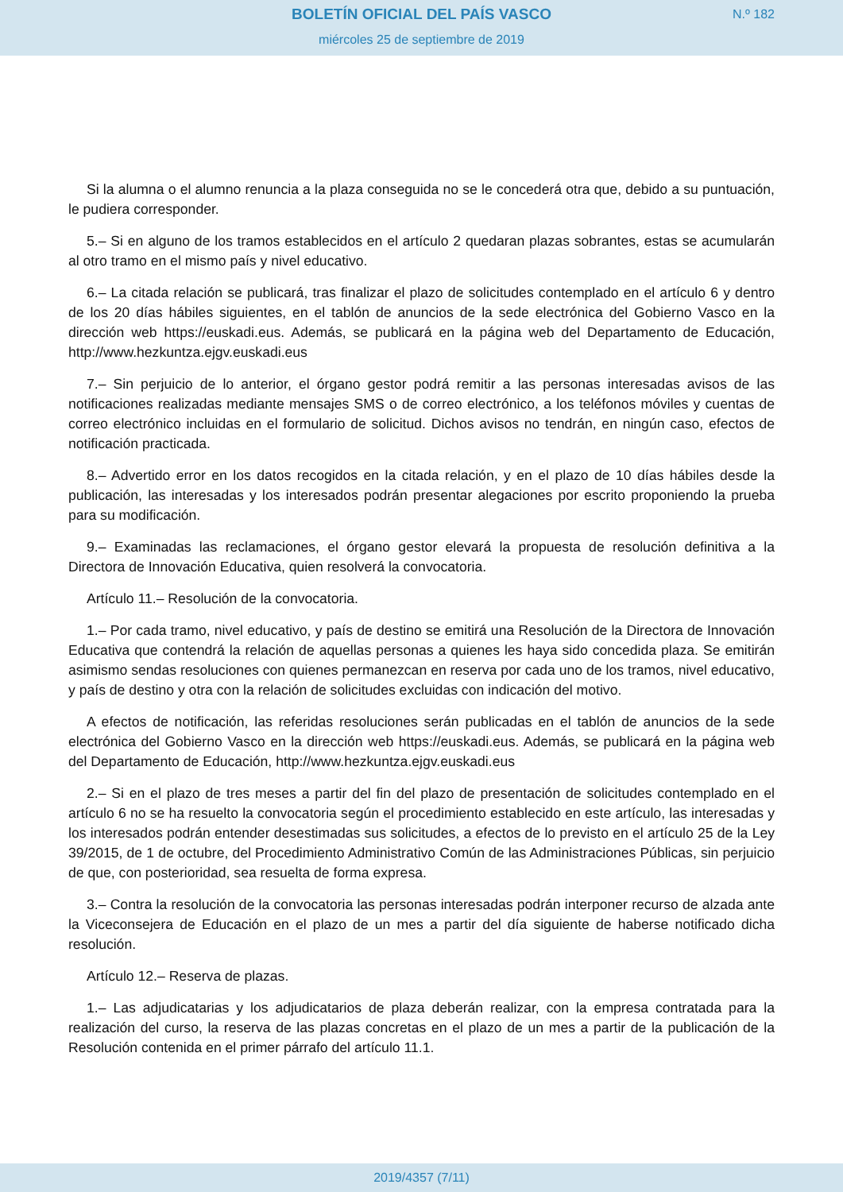BOLETÍN OFICIAL DEL PAÍS VASCO
N.º 182
miércoles 25 de septiembre de 2019
Si la alumna o el alumno renuncia a la plaza conseguida no se le concederá otra que, debido a su puntuación, le pudiera corresponder.
5.– Si en alguno de los tramos establecidos en el artículo 2 quedaran plazas sobrantes, estas se acumularán al otro tramo en el mismo país y nivel educativo.
6.– La citada relación se publicará, tras finalizar el plazo de solicitudes contemplado en el artículo 6 y dentro de los 20 días hábiles siguientes, en el tablón de anuncios de la sede electrónica del Gobierno Vasco en la dirección web https://euskadi.eus. Además, se publicará en la página web del Departamento de Educación, http://www.hezkuntza.ejgv.euskadi.eus
7.– Sin perjuicio de lo anterior, el órgano gestor podrá remitir a las personas interesadas avisos de las notificaciones realizadas mediante mensajes SMS o de correo electrónico, a los teléfonos móviles y cuentas de correo electrónico incluidas en el formulario de solicitud. Dichos avisos no tendrán, en ningún caso, efectos de notificación practicada.
8.– Advertido error en los datos recogidos en la citada relación, y en el plazo de 10 días hábiles desde la publicación, las interesadas y los interesados podrán presentar alegaciones por escrito proponiendo la prueba para su modificación.
9.– Examinadas las reclamaciones, el órgano gestor elevará la propuesta de resolución definitiva a la Directora de Innovación Educativa, quien resolverá la convocatoria.
Artículo 11.– Resolución de la convocatoria.
1.– Por cada tramo, nivel educativo, y país de destino se emitirá una Resolución de la Directora de Innovación Educativa que contendrá la relación de aquellas personas a quienes les haya sido concedida plaza. Se emitirán asimismo sendas resoluciones con quienes permanezcan en reserva por cada uno de los tramos, nivel educativo, y país de destino y otra con la relación de solicitudes excluidas con indicación del motivo.
A efectos de notificación, las referidas resoluciones serán publicadas en el tablón de anuncios de la sede electrónica del Gobierno Vasco en la dirección web https://euskadi.eus. Además, se publicará en la página web del Departamento de Educación, http://www.hezkuntza.ejgv.euskadi.eus
2.– Si en el plazo de tres meses a partir del fin del plazo de presentación de solicitudes contemplado en el artículo 6 no se ha resuelto la convocatoria según el procedimiento establecido en este artículo, las interesadas y los interesados podrán entender desestimadas sus solicitudes, a efectos de lo previsto en el artículo 25 de la Ley 39/2015, de 1 de octubre, del Procedimiento Administrativo Común de las Administraciones Públicas, sin perjuicio de que, con posterioridad, sea resuelta de forma expresa.
3.– Contra la resolución de la convocatoria las personas interesadas podrán interponer recurso de alzada ante la Viceconsejera de Educación en el plazo de un mes a partir del día siguiente de haberse notificado dicha resolución.
Artículo 12.– Reserva de plazas.
1.– Las adjudicatarias y los adjudicatarios de plaza deberán realizar, con la empresa contratada para la realización del curso, la reserva de las plazas concretas en el plazo de un mes a partir de la publicación de la Resolución contenida en el primer párrafo del artículo 11.1.
2019/4357 (7/11)